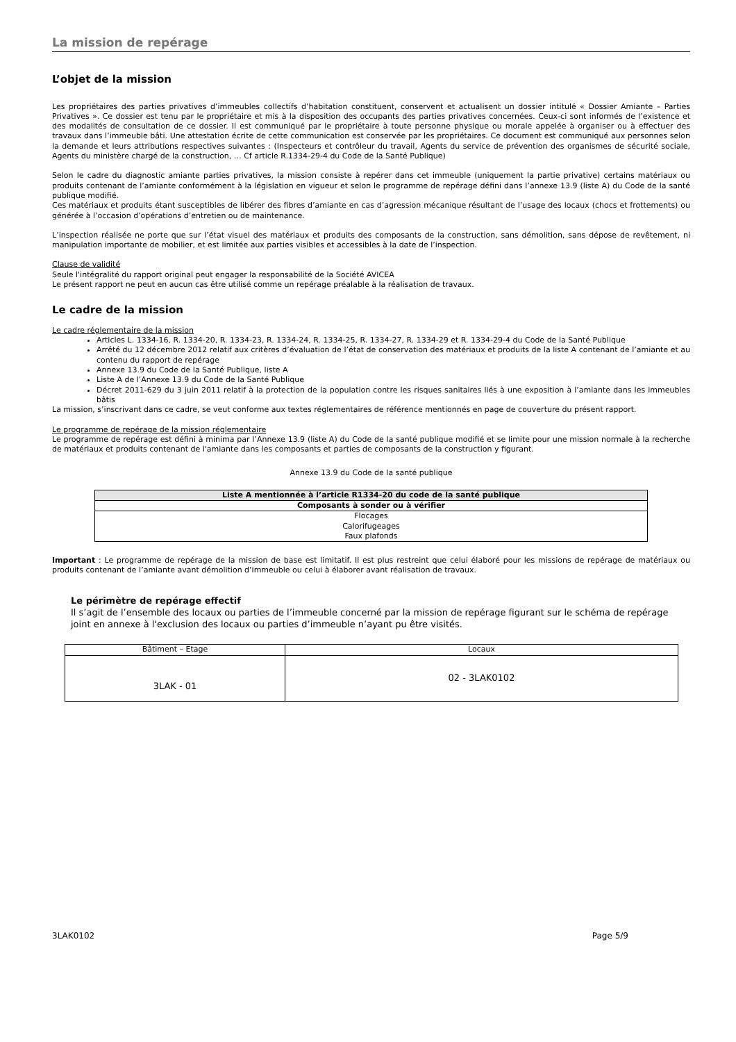La mission de repérage
L’objet de la mission
Les propriétaires des parties privatives d’immeubles collectifs d’habitation constituent, conservent et actualisent un dossier intitulé « Dossier Amiante – Parties Privatives ». Ce dossier est tenu par le propriétaire et mis à la disposition des occupants des parties privatives concernées. Ceux-ci sont informés de l’existence et des modalités de consultation de ce dossier. Il est communiqué par le propriétaire à toute personne physique ou morale appelée à organiser ou à effectuer des travaux dans l’immeuble bâti. Une attestation écrite de cette communication est conservée par les propriétaires. Ce document est communiqué aux personnes selon la demande et leurs attributions respectives suivantes : (Inspecteurs et contrôleur du travail, Agents du service de prévention des organismes de sécurité sociale, Agents du ministère chargé de la construction, … Cf article R.1334-29-4 du Code de la Santé Publique)
Selon le cadre du diagnostic amiante parties privatives, la mission consiste à repérer dans cet immeuble (uniquement la partie privative) certains matériaux ou produits contenant de l’amiante conformément à la législation en vigueur et selon le programme de repérage défini dans l’annexe 13.9 (liste A) du Code de la santé publique modifié.
Ces matériaux et produits étant susceptibles de libérer des fibres d’amiante en cas d’agression mécanique résultant de l’usage des locaux (chocs et frottements) ou générée à l’occasion d’opérations d’entretien ou de maintenance.
L’inspection réalisée ne porte que sur l’état visuel des matériaux et produits des composants de la construction, sans démolition, sans dépose de revêtement, ni manipulation importante de mobilier, et est limitée aux parties visibles et accessibles à la date de l’inspection.
Clause de validité
Seule l'intégralité du rapport original peut engager la responsabilité de la Société AVICEA
Le présent rapport ne peut en aucun cas être utilisé comme un repérage préalable à la réalisation de travaux.
Le cadre de la mission
Le cadre réglementaire de la mission
Articles L. 1334-16, R. 1334-20, R. 1334-23, R. 1334-24, R. 1334-25, R. 1334-27, R. 1334-29 et R. 1334-29-4 du Code de la Santé Publique
Arrêté du 12 décembre 2012 relatif aux critères d’évaluation de l’état de conservation des matériaux et produits de la liste A contenant de l’amiante et au contenu du rapport de repérage
Annexe 13.9 du Code de la Santé Publique, liste A
Liste A de l’Annexe 13.9 du Code de la Santé Publique
Décret 2011-629 du 3 juin 2011 relatif à la protection de la population contre les risques sanitaires liés à une exposition à l’amiante dans les immeubles bâtis
La mission, s’inscrivant dans ce cadre, se veut conforme aux textes réglementaires de référence mentionnés en page de couverture du présent rapport.
Le programme de repérage de la mission réglementaire
Le programme de repérage est défini à minima par l’Annexe 13.9 (liste A) du Code de la santé publique modifié et se limite pour une mission normale à la recherche de matériaux et produits contenant de l'amiante dans les composants et parties de composants de la construction y figurant.
Annexe 13.9 du Code de la santé publique
| Liste A mentionnée à l’article R1334-20 du code de la santé publique |
| --- |
| Composants à sonder ou à vérifier |
| Flocages Calorifugeages Faux plafonds |
Important : Le programme de repérage de la mission de base est limitatif. Il est plus restreint que celui élaboré pour les missions de repérage de matériaux ou produits contenant de l’amiante avant démolition d’immeuble ou celui à élaborer avant réalisation de travaux.
Le périmètre de repérage effectif
Il s’agit de l’ensemble des locaux ou parties de l’immeuble concerné par la mission de repérage figurant sur le schéma de repérage joint en annexe à l'exclusion des locaux ou parties d’immeuble n’ayant pu être visités.
| Bâtiment – Etage | Locaux |
| 3LAK - 01 | 02 - 3LAK0102 |
3LAK0102 Page 5/9